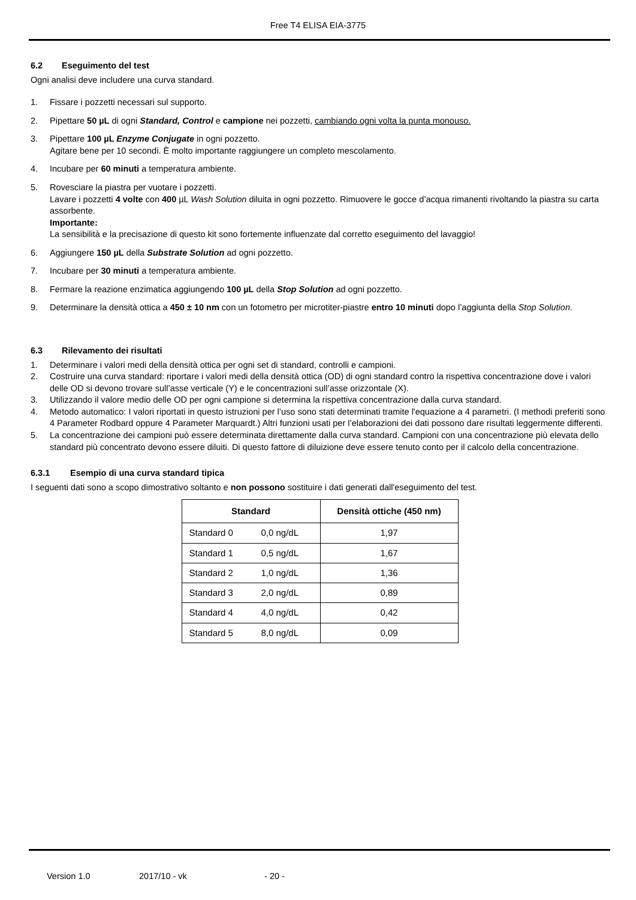Free T4 ELISA EIA-3775
6.2 Eseguimento del test
Ogni analisi deve includere una curva standard.
1. Fissare i pozzetti necessari sul supporto.
2. Pipettare 50 µL di ogni Standard, Control e campione nei pozzetti, cambiando ogni volta la punta monouso.
3. Pipettare 100 µL Enzyme Conjugate in ogni pozzetto.
Agitare bene per 10 secondi. È molto importante raggiungere un completo mescolamento.
4. Incubare per 60 minuti a temperatura ambiente.
5. Rovesciare la piastra per vuotare i pozzetti.
Lavare i pozzetti 4 volte con 400 µL Wash Solution diluita in ogni pozzetto. Rimuovere le gocce d’acqua rimanenti rivoltando la piastra su carta assorbente.
Importante:
La sensibilità e la precisazione di questo kit sono fortemente influenzate dal corretto eseguimento del lavaggio!
6. Aggiungere 150 µL della Substrate Solution ad ogni pozzetto.
7. Incubare per 30 minuti a temperatura ambiente.
8. Fermare la reazione enzimatica aggiungendo 100 µL della Stop Solution ad ogni pozzetto.
9. Determinare la densità ottica a 450 ± 10 nm con un fotometro per microtiter-piastre entro 10 minuti dopo l’aggiunta della Stop Solution.
6.3 Rilevamento dei risultati
1. Determinare i valori medi della densità ottica per ogni set di standard, controlli e campioni.
2. Costruire una curva standard: riportare i valori medi della densità ottica (OD) di ogni standard contro la rispettiva concentrazione dove i valori delle OD si devono trovare sull’asse verticale (Y) e le concentrazioni sull’asse orizzontale (X).
3. Utilizzando il valore medio delle OD per ogni campione si determina la rispettiva concentrazione dalla curva standard.
4. Metodo automatico: I valori riportati in questo istruzioni per l’uso sono stati determinati tramite l'equazione a 4 parametri. (I methodi preferiti sono 4 Parameter Rodbard oppure 4 Parameter Marquardt.) Altri funzioni usati per l’elaborazioni dei dati possono dare risultati leggermente differenti.
5. La concentrazione dei campioni può essere determinata direttamente dalla curva standard. Campioni con una concentrazione più elevata dello standard più concentrato devono essere diluiti. Di questo fattore di diluizione deve essere tenuto conto per il calcolo della concentrazione.
6.3.1 Esempio di una curva standard tipica
I seguenti dati sono a scopo dimostrativo soltanto e non possono sostituire i dati generati dall'eseguimento del test.
| Standard | Densità ottiche (450 nm) |
| --- | --- |
| Standard 0 0,0 ng/dL | 1,97 |
| Standard 1 0,5 ng/dL | 1,67 |
| Standard 2 1,0 ng/dL | 1,36 |
| Standard 3 2,0 ng/dL | 0,89 |
| Standard 4 4,0 ng/dL | 0,42 |
| Standard 5 8,0 ng/dL | 0,09 |
Version 1.0 2017/10 - vk - 20 -